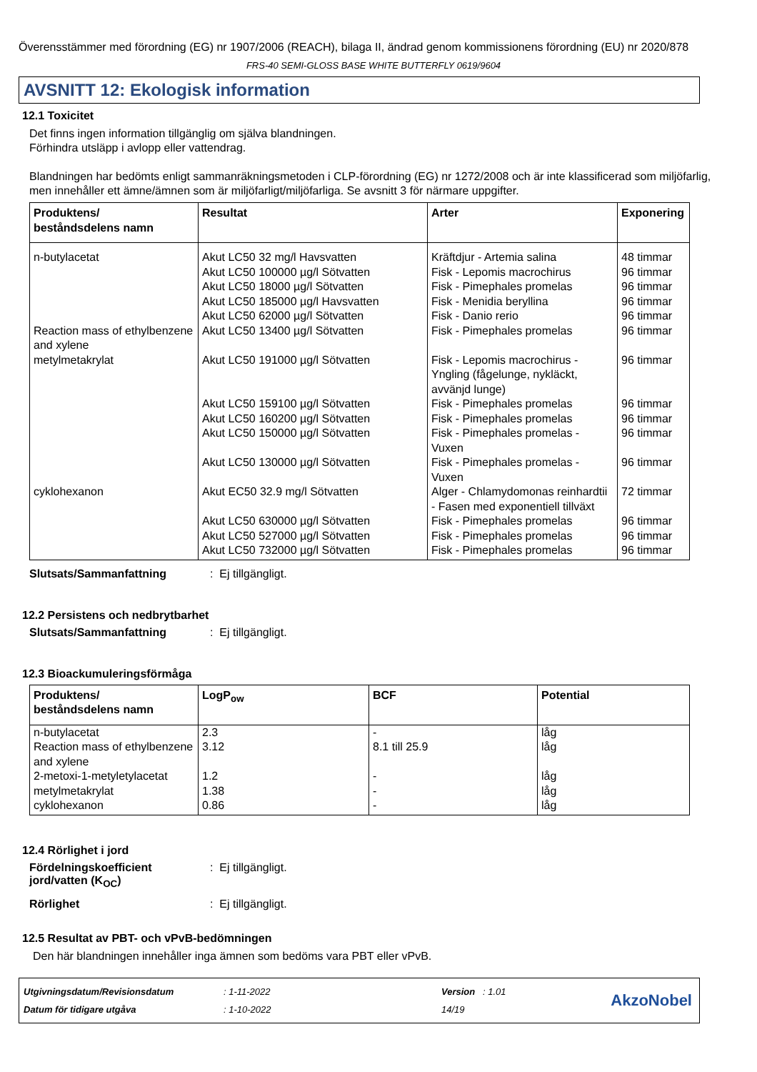Överensstämmer med förordning (EG) nr 1907/2006 (REACH), bilaga II, ändrad genom kommissionens förordning (EU) nr 2020/878
FRS-40 SEMI-GLOSS BASE WHITE BUTTERFLY 0619/9604
AVSNITT 12: Ekologisk information
12.1 Toxicitet
Det finns ingen information tillgänglig om själva blandningen.
Förhindra utsläpp i avlopp eller vattendrag.
Blandningen har bedömts enligt sammanräkningsmetoden i CLP-förordning (EG) nr 1272/2008 och är inte klassificerad som miljöfarlig, men innehåller ett ämne/ämnen som är miljöfarligt/miljöfarliga. Se avsnitt 3 för närmare uppgifter.
| Produktens/ beståndsdelens namn | Resultat | Arter | Exponering |
| --- | --- | --- | --- |
| n-butylacetat | Akut LC50 32 mg/l Havsvatten | Kräftdjur - Artemia salina | 48 timmar |
| | Akut LC50 100000 µg/l Sötvatten | Fisk - Lepomis macrochirus | 96 timmar |
| | Akut LC50 18000 µg/l Sötvatten | Fisk - Pimephales promelas | 96 timmar |
| | Akut LC50 185000 µg/l Havsvatten | Fisk - Menidia beryllina | 96 timmar |
| | Akut LC50 62000 µg/l Sötvatten | Fisk - Danio rerio | 96 timmar |
| Reaction mass of ethylbenzene and xylene | Akut LC50 13400 µg/l Sötvatten | Fisk - Pimephales promelas | 96 timmar |
| metylmetakrylat | Akut LC50 191000 µg/l Sötvatten | Fisk - Lepomis macrochirus - Yngling (fågelunge, nykläckt, avvänjd lunge) | 96 timmar |
| | Akut LC50 159100 µg/l Sötvatten | Fisk - Pimephales promelas | 96 timmar |
| | Akut LC50 160200 µg/l Sötvatten | Fisk - Pimephales promelas | 96 timmar |
| | Akut LC50 150000 µg/l Sötvatten | Fisk - Pimephales promelas - Vuxen | 96 timmar |
| | Akut LC50 130000 µg/l Sötvatten | Fisk - Pimephales promelas - Vuxen | 96 timmar |
| cyklohexanon | Akut EC50 32.9 mg/l Sötvatten | Alger - Chlamydomonas reinhardtii - Fasen med exponentiell tillväxt | 72 timmar |
| | Akut LC50 630000 µg/l Sötvatten | Fisk - Pimephales promelas | 96 timmar |
| | Akut LC50 527000 µg/l Sötvatten | Fisk - Pimephales promelas | 96 timmar |
| | Akut LC50 732000 µg/l Sötvatten | Fisk - Pimephales promelas | 96 timmar |
Slutsats/Sammanfattning: Ej tillgängligt.
12.2 Persistens och nedbrytbarhet
Slutsats/Sammanfattning: Ej tillgängligt.
12.3 Bioackumuleringsförmåga
| Produktens/ beståndsdelens namn | LogP<sub>ow</sub> | BCF | Potential |
| --- | --- | --- | --- |
| n-butylacetat | 2.3 | - | låg |
| Reaction mass of ethylbenzene and xylene | 3.12 | 8.1 till 25.9 | låg |
| 2-metoxi-1-metyletylacetat | 1.2 | - | låg |
| metylmetakrylat | 1.38 | - | låg |
| cyklohexanon | 0.86 | - | låg |
12.4 Rörlighet i jord
Fördelningskoefficient jord/vatten (K<sub>OC</sub>): Ej tillgängligt.
Rörlighet: Ej tillgängligt.
12.5 Resultat av PBT- och vPvB-bedömningen
Den här blandningen innehåller inga ämnen som bedöms vara PBT eller vPvB.
Utgivningsdatum/Revisionsdatum
Datum för tidigare utgåva
: 1-11-2022
: 1-10-2022
Version : 1.01
14/19
AkzoNobel